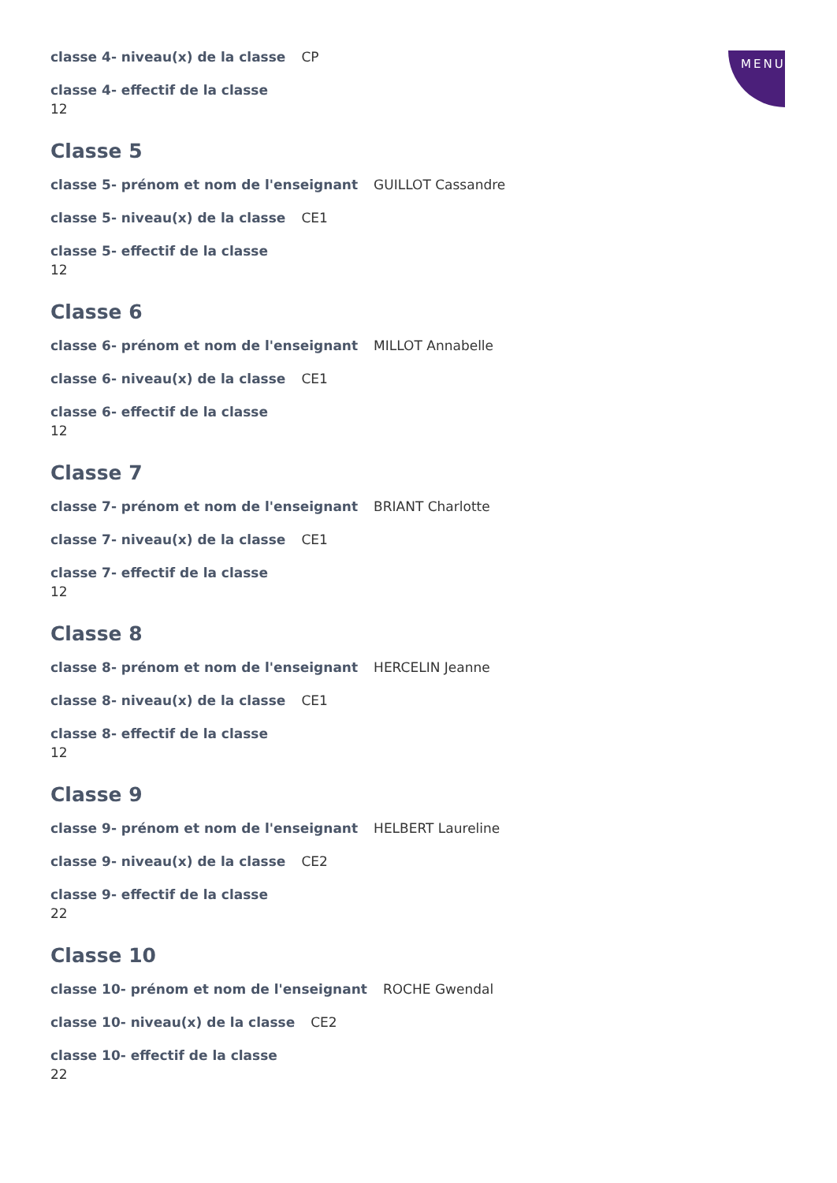MENU
classe 4- niveau(x) de la classe CP
classe 4- effectif de la classe
12
Classe 5
classe 5- prénom et nom de l'enseignant GUILLOT Cassandre
classe 5- niveau(x) de la classe CE1
classe 5- effectif de la classe
12
Classe 6
classe 6- prénom et nom de l'enseignant MILLOT Annabelle
classe 6- niveau(x) de la classe CE1
classe 6- effectif de la classe
12
Classe 7
classe 7- prénom et nom de l'enseignant BRIANT Charlotte
classe 7- niveau(x) de la classe CE1
classe 7- effectif de la classe
12
Classe 8
classe 8- prénom et nom de l'enseignant HERCELIN Jeanne
classe 8- niveau(x) de la classe CE1
classe 8- effectif de la classe
12
Classe 9
classe 9- prénom et nom de l'enseignant HELBERT Laureline
classe 9- niveau(x) de la classe CE2
classe 9- effectif de la classe
22
Classe 10
classe 10- prénom et nom de l'enseignant ROCHE Gwendal
classe 10- niveau(x) de la classe CE2
classe 10- effectif de la classe
22